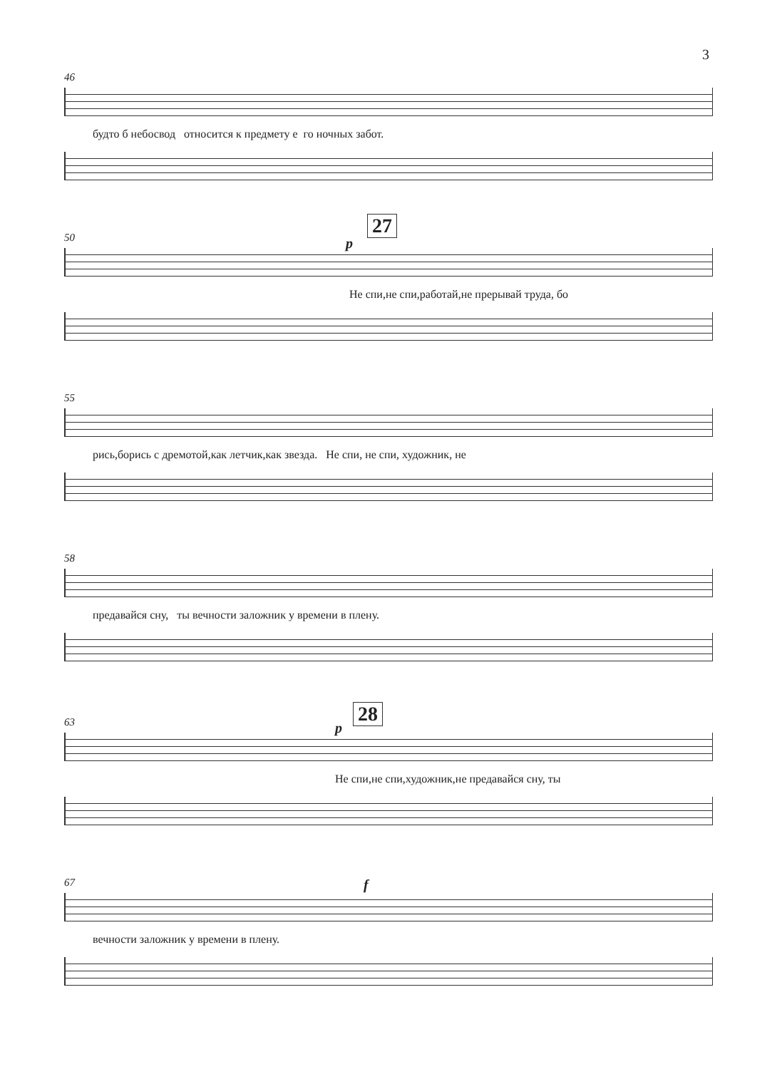3
46
будто б небосвод относится к предмету е го ночных забот.
27
50
p
Не спи,не спи,работай,не прерывай труда, бо
55
рись,борись с дремотой,как летчик,как звезда. Не спи, не спи, художник, не
58
предавайся сну, ты вечности заложник у времени в плену.
28
63
p
Не спи,не спи,художник,не предавайся сну, ты
67
f
вечности заложник у времени в плену.